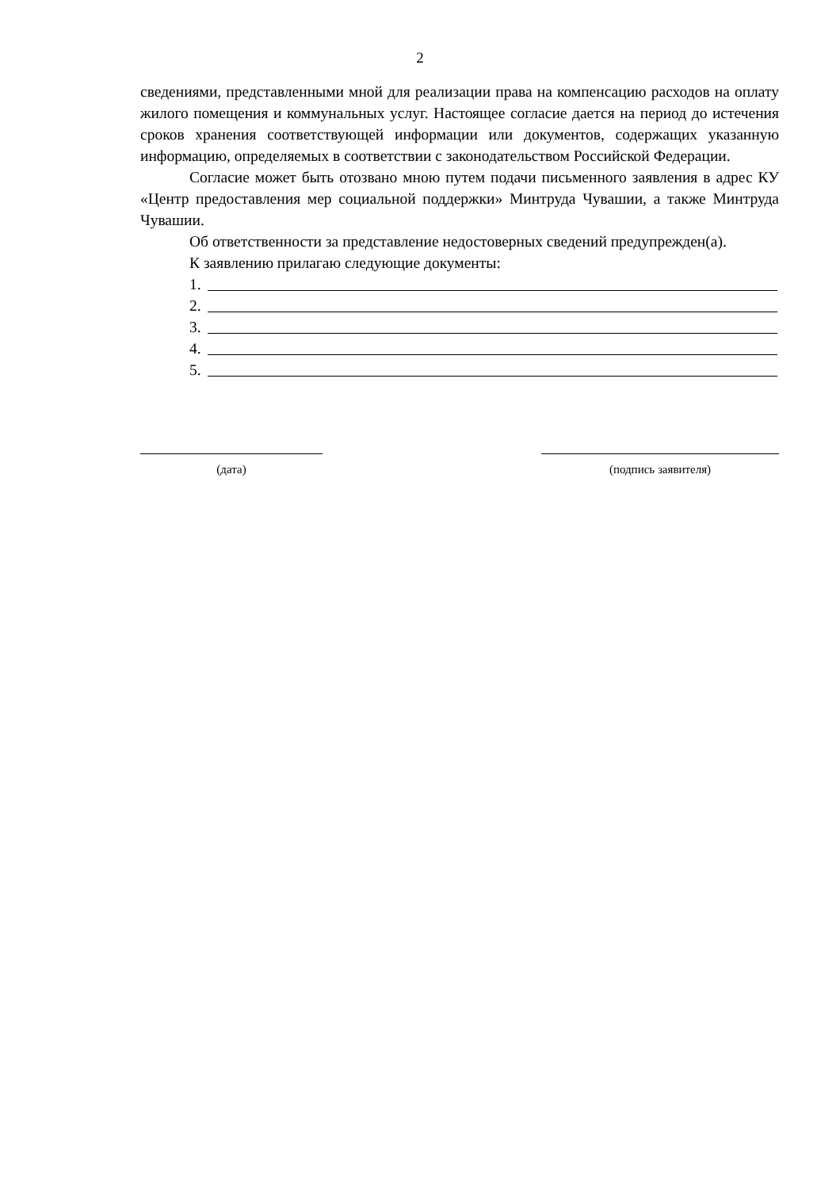2
сведениями, представленными мной для реализации права на компенсацию расходов на оплату жилого помещения и коммунальных услуг. Настоящее согласие дается на период до истечения сроков хранения соответствующей информации или документов, содержащих указанную информацию, определяемых в соответствии с законодательством Российской Федерации.
Согласие может быть отозвано мною путем подачи письменного заявления в адрес КУ «Центр предоставления мер социальной поддержки» Минтруда Чувашии, а также Минтруда Чувашии.
Об ответственности за представление недостоверных сведений предупрежден(а).
К заявлению прилагаю следующие документы:
1.
2.
3.
4.
5.
(дата) (подпись заявителя)